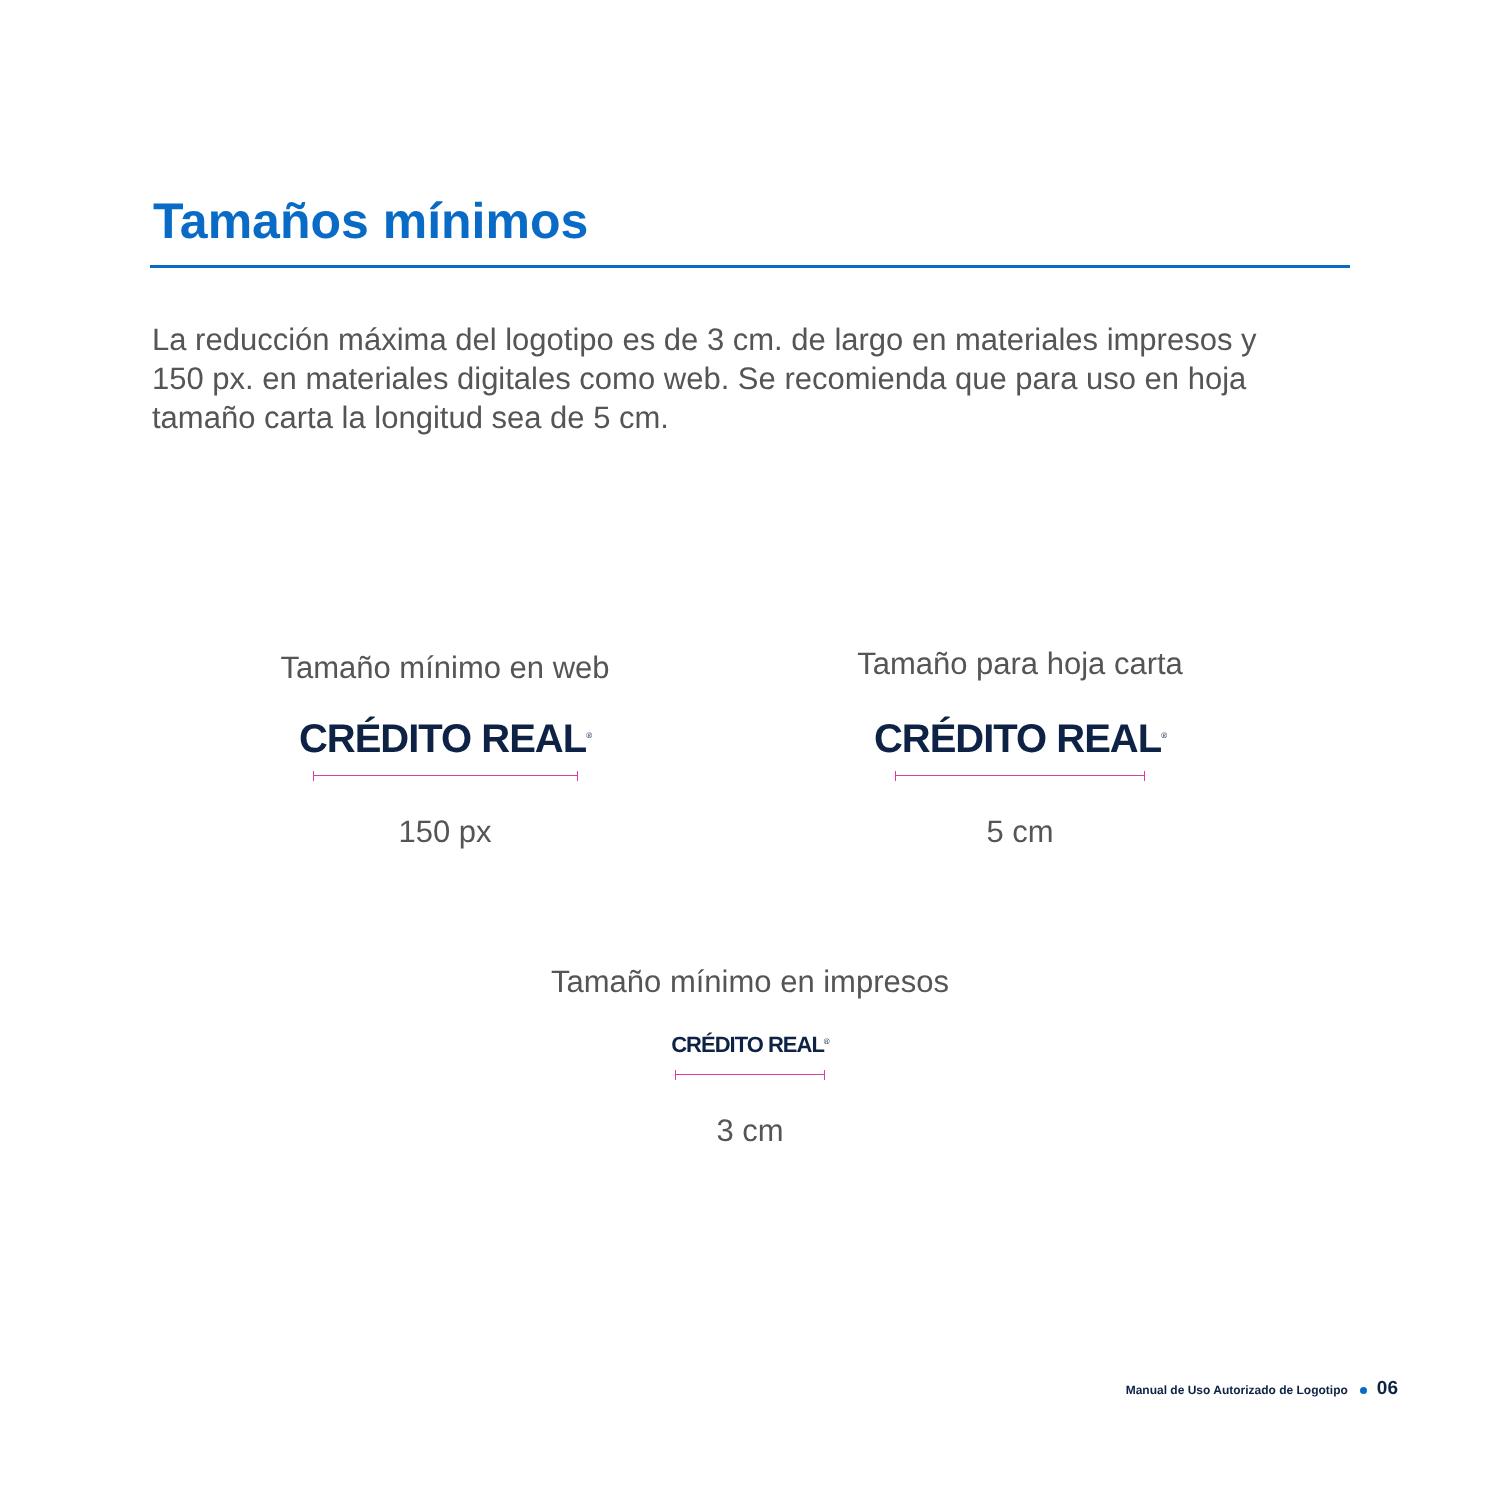Tamaños mínimos
La reducción máxima del logotipo es de 3 cm. de largo en materiales impresos y 150 px. en materiales digitales como web. Se recomienda que para uso en hoja tamaño carta la longitud sea de 5 cm.
Tamaño mínimo en web
CRÉDITO REAL<sup>®</sup>
150 px
Tamaño para hoja carta
CRÉDITO REAL<sup>®</sup>
5 cm
Tamaño mínimo en impresos
CRÉDITO REAL<sup>®</sup>
3 cm
Manual de Uso Autorizado de Logotipo 06